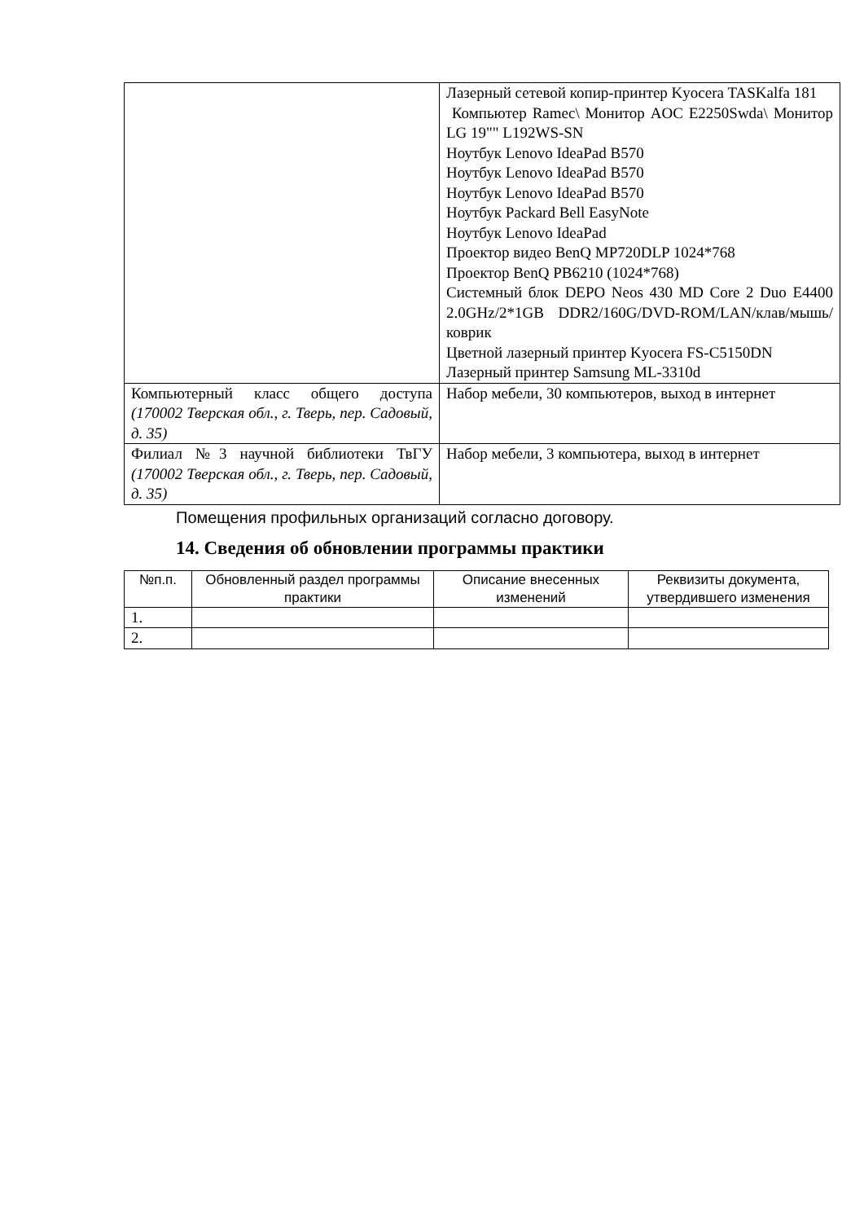| | Лазерный сетевой копир-принтер Kyocera TASKalfa 181 Компьютер Ramec\ Монитор AOC E2250Swda\ Монитор LG 19"" L192WS-SN Ноутбук Lenovo IdeaPad B570 Ноутбук Lenovo IdeaPad B570 Ноутбук Lenovo IdeaPad B570 Ноутбук Packard Bell EasyNote Ноутбук Lenovo IdeaPad Проектор видео BenQ MP720DLP 1024*768 Проектор BenQ PB6210 (1024*768) Системный блок DEPO Neos 430 MD Core 2 Duo E4400 2.0GHz/2*1GB DDR2/160G/DVD-ROM/LAN/клав/мышь/коврик Цветной лазерный принтер Kyocera FS-C5150DN Лазерный принтер Samsung ML-3310d |
| Компьютерный класс общего доступа (170002 Тверская обл., г. Тверь, пер. Садовый, д. 35) | Набор мебели, 30 компьютеров, выход в интернет |
| Филиал №3 научной библиотеки ТвГУ (170002 Тверская обл., г. Тверь, пер. Садовый, д. 35) | Набор мебели, 3 компьютера, выход в интернет |
Помещения профильных организаций согласно договору.
14. Сведения об обновлении программы практики
| №п.п. | Обновленный раздел программы практики | Описание внесенных изменений | Реквизиты документа, утвердившего изменения |
| --- | --- | --- | --- |
| 1. | | | |
| 2. | | | |